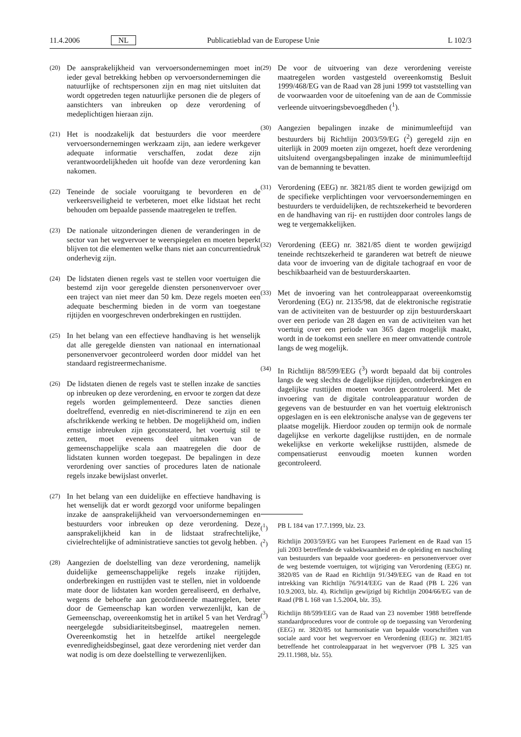11.4.2006 NL Publicatieblad van de Europese Unie L 102/3
(20) De aansprakelijkheid van vervoersondernemingen moet in ieder geval betrekking hebben op vervoersondernemingen die natuurlijke of rechtspersonen zijn en mag niet uitsluiten dat wordt opgetreden tegen natuurlijke personen die de plegers of aanstichters van inbreuken op deze verordening of medeplichtigen hieraan zijn.
(21) Het is noodzakelijk dat bestuurders die voor meerdere vervoersondernemingen werkzaam zijn, aan iedere werkgever adequate informatie verschaffen, zodat deze zijn verantwoordelijkheden uit hoofde van deze verordening kan nakomen.
(22) Teneinde de sociale vooruitgang te bevorderen en de verkeersveiligheid te verbeteren, moet elke lidstaat het recht behouden om bepaalde passende maatregelen te treffen.
(23) De nationale uitzonderingen dienen de veranderingen in de sector van het wegvervoer te weerspiegelen en moeten beperkt blijven tot die elementen welke thans niet aan concurrentiedruk onderhevig zijn.
(24) De lidstaten dienen regels vast te stellen voor voertuigen die bestemd zijn voor geregelde diensten personenvervoer over een traject van niet meer dan 50 km. Deze regels moeten een adequate bescherming bieden in de vorm van toegestane rijtijden en voorgeschreven onderbrekingen en rusttijden.
(25) In het belang van een effectieve handhaving is het wenselijk dat alle geregelde diensten van nationaal en internationaal personenvervoer gecontroleerd worden door middel van het standaard registreermechanisme.
(26) De lidstaten dienen de regels vast te stellen inzake de sancties op inbreuken op deze verordening, en ervoor te zorgen dat deze regels worden geïmplementeerd. Deze sancties dienen doeltreffend, evenredig en niet-discriminerend te zijn en een afschrikkende werking te hebben. De mogelijkheid om, indien ernstige inbreuken zijn geconstateerd, het voertuig stil te zetten, moet eveneens deel uitmaken van de gemeenschappelijke scala aan maatregelen die door de lidstaten kunnen worden toegepast. De bepalingen in deze verordening over sancties of procedures laten de nationale regels inzake bewijslast onverlet.
(27) In het belang van een duidelijke en effectieve handhaving is het wenselijk dat er wordt gezorgd voor uniforme bepalingen inzake de aansprakelijkheid van vervoersondernemingen en bestuurders voor inbreuken op deze verordening. Deze aansprakelijkheid kan in de lidstaat strafrechtelijke, civielrechtelijke of administratieve sancties tot gevolg hebben.
(28) Aangezien de doelstelling van deze verordening, namelijk duidelijke gemeenschappelijke regels inzake rijtijden, onderbrekingen en rusttijden vast te stellen, niet in voldoende mate door de lidstaten kan worden gerealiseerd, en derhalve, wegens de behoefte aan gecoördineerde maatregelen, beter door de Gemeenschap kan worden verwezenlijkt, kan de Gemeenschap, overeenkomstig het in artikel 5 van het Verdrag neergelegde subsidiariteitsbeginsel, maatregelen nemen. Overeenkomstig het in hetzelfde artikel neergelegde evenredigheidsbeginsel, gaat deze verordening niet verder dan wat nodig is om deze doelstelling te verwezenlijken.
(29) De voor de uitvoering van deze verordening vereiste maatregelen worden vastgesteld overeenkomstig Besluit 1999/468/EG van de Raad van 28 juni 1999 tot vaststelling van de voorwaarden voor de uitoefening van de aan de Commissie verleende uitvoeringsbevoegdheden (<sup>1</sup>).
(30) Aangezien bepalingen inzake de minimumleeftijd van bestuurders bij Richtlijn 2003/59/EG (<sup>2</sup>) geregeld zijn en uiterlijk in 2009 moeten zijn omgezet, hoeft deze verordening uitsluitend overgangsbepalingen inzake de minimumleeftijd van de bemanning te bevatten.
(31) Verordening (EEG) nr. 3821/85 dient te worden gewijzigd om de specifieke verplichtingen voor vervoersondernemingen en bestuurders te verduidelijken, de rechtszekerheid te bevorderen en de handhaving van rij- en rusttijden door controles langs de weg te vergemakkelijken.
(32) Verordening (EEG) nr. 3821/85 dient te worden gewijzigd teneinde rechtszekerheid te garanderen wat betreft de nieuwe data voor de invoering van de digitale tachograaf en voor de beschikbaarheid van de bestuurderskaarten.
(33) Met de invoering van het controleapparaat overeenkomstig Verordening (EG) nr. 2135/98, dat de elektronische registratie van de activiteiten van de bestuurder op zijn bestuurderskaart over een periode van 28 dagen en van de activiteiten van het voertuig over een periode van 365 dagen mogelijk maakt, wordt in de toekomst een snellere en meer omvattende controle langs de weg mogelijk.
(34) In Richtlijn 88/599/EEG (<sup>3</sup>) wordt bepaald dat bij controles langs de weg slechts de dagelijkse rijtijden, onderbrekingen en dagelijkse rusttijden moeten worden gecontroleerd. Met de invoering van de digitale controleapparatuur worden de gegevens van de bestuurder en van het voertuig elektronisch opgeslagen en is een elektronische analyse van de gegevens ter plaatse mogelijk. Hierdoor zouden op termijn ook de normale dagelijkse en verkorte dagelijkse rusttijden, en de normale wekelijkse en verkorte wekelijkse rusttijden, alsmede de compensatierust eenvoudig moeten kunnen worden gecontroleerd.
(<sup>1</sup>) PB L 184 van 17.7.1999, blz. 23.
(<sup>2</sup>) Richtlijn 2003/59/EG van het Europees Parlement en de Raad van 15 juli 2003 betreffende de vakbekwaamheid en de opleiding en nascholing van bestuurders van bepaalde voor goederen- en personenvervoer over de weg bestemde voertuigen, tot wijziging van Verordening (EEG) nr. 3820/85 van de Raad en Richtlijn 91/349/EEG van de Raad en tot intrekking van Richtlijn 76/914/EEG van de Raad (PB L 226 van 10.9.2003, blz. 4). Richtlijn gewijzigd bij Richtlijn 2004/66/EG van de Raad (PB L 168 van 1.5.2004, blz. 35).
(<sup>3</sup>) Richtlijn 88/599/EEG van de Raad van 23 november 1988 betreffende standaardprocedures voor de controle op de toepassing van Verordening (EEG) nr. 3820/85 tot harmonisatie van bepaalde voorschriften van sociale aard voor het wegvervoer en Verordening (EEG) nr. 3821/85 betreffende het controleapparaat in het wegvervoer (PB L 325 van 29.11.1988, blz. 55).